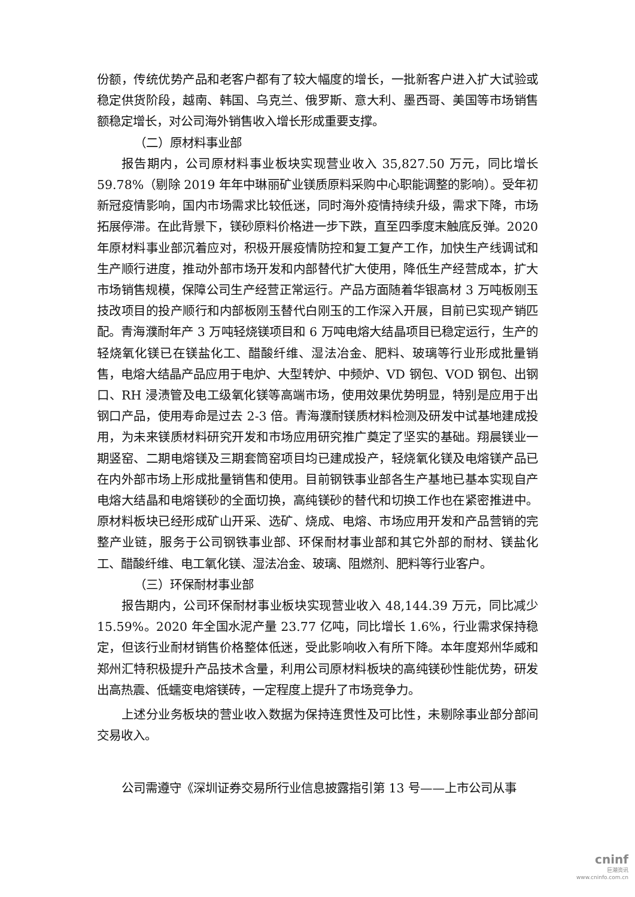份额，传统优势产品和老客户都有了较大幅度的增长，一批新客户进入扩大试验或稳定供货阶段，越南、韩国、乌克兰、俄罗斯、意大利、墨西哥、美国等市场销售额稳定增长，对公司海外销售收入增长形成重要支撑。
（二）原材料事业部
报告期内，公司原材料事业板块实现营业收入 35,827.50 万元，同比增长 59.78%（剔除 2019 年年中琳丽矿业镁质原料采购中心职能调整的影响）。受年初新冠疫情影响，国内市场需求比较低迷，同时海外疫情持续升级，需求下降，市场拓展停滞。在此背景下，镁砂原料价格进一步下跌，直至四季度末触底反弹。2020 年原材料事业部沉着应对，积极开展疫情防控和复工复产工作，加快生产线调试和生产顺行进度，推动外部市场开发和内部替代扩大使用，降低生产经营成本，扩大市场销售规模，保障公司生产经营正常运行。产品方面随着华银高材 3 万吨板刚玉技改项目的投产顺行和内部板刚玉替代白刚玉的工作深入开展，目前已实现产销匹配。青海濮耐年产 3 万吨轻烧镁项目和 6 万吨电熔大结晶项目已稳定运行，生产的轻烧氧化镁已在镁盐化工、醋酸纤维、湿法冶金、肥料、玻璃等行业形成批量销售，电熔大结晶产品应用于电炉、大型转炉、中频炉、VD 钢包、VOD 钢包、出钢口、RH 浸渍管及电工级氧化镁等高端市场，使用效果优势明显，特别是应用于出钢口产品，使用寿命是过去 2-3 倍。青海濮耐镁质材料检测及研发中试基地建成投用，为未来镁质材料研究开发和市场应用研究推广奠定了坚实的基础。翔晨镁业一期竖窑、二期电熔镁及三期套筒窑项目均已建成投产，轻烧氧化镁及电熔镁产品已在内外部市场上形成批量销售和使用。目前钢铁事业部各生产基地已基本实现自产电熔大结晶和电熔镁砂的全面切换，高纯镁砂的替代和切换工作也在紧密推进中。原材料板块已经形成矿山开采、选矿、烧成、电熔、市场应用开发和产品营销的完整产业链，服务于公司钢铁事业部、环保耐材事业部和其它外部的耐材、镁盐化工、醋酸纤维、电工氧化镁、湿法冶金、玻璃、阻燃剂、肥料等行业客户。
（三）环保耐材事业部
报告期内，公司环保耐材事业板块实现营业收入 48,144.39 万元，同比减少 15.59%。2020 年全国水泥产量 23.77 亿吨，同比增长 1.6%，行业需求保持稳定，但该行业耐材销售价格整体低迷，受此影响收入有所下降。本年度郑州华威和郑州汇特积极提升产品技术含量，利用公司原材料板块的高纯镁砂性能优势，研发出高热震、低蠕变电熔镁砖，一定程度上提升了市场竞争力。
上述分业务板块的营业收入数据为保持连贯性及可比性，未剔除事业部分部间交易收入。
公司需遵守《深圳证券交易所行业信息披露指引第 13 号——上市公司从事
cninf
巨潮资讯
www.cninfo.com.cn